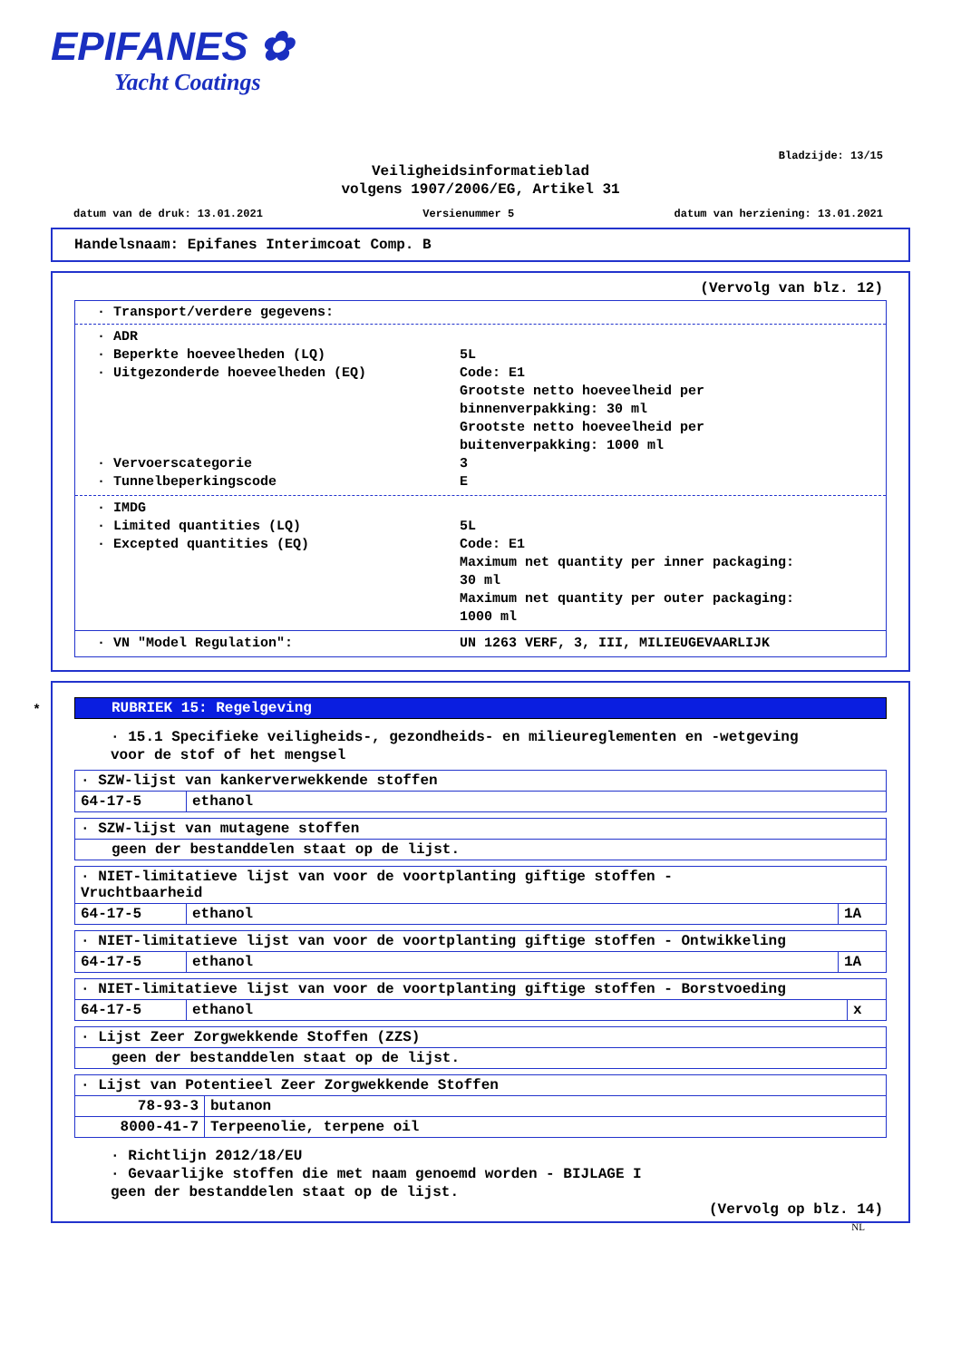EPIFANES ✿
Yacht Coatings
Bladzijde: 13/15
Veiligheidsinformatieblad
volgens 1907/2006/EG, Artikel 31
datum van de druk: 13.01.2021 Versienummer 5 datum van herziening: 13.01.2021
Handelsnaam: Epifanes Interimcoat Comp. B
(Vervolg van blz. 12)
· Transport/verdere gegevens:
· ADR
· Beperkte hoeveelheden (LQ) 5L
· Uitgezonderde hoeveelheden (EQ) Code: E1
Grootste netto hoeveelheid per
binnenverpakking: 30 ml
Grootste netto hoeveelheid per
buitenverpakking: 1000 ml
· Vervoerscategorie 3
· Tunnelbeperkingscode E
· IMDG
· Limited quantities (LQ) 5L
· Excepted quantities (EQ) Code: E1
Maximum net quantity per inner packaging:
30 ml
Maximum net quantity per outer packaging:
1000 ml
· VN "Model Regulation": UN 1263 VERF, 3, III, MILIEUGEVAARLIJK
*
RUBRIEK 15: Regelgeving
· 15.1 Specifieke veiligheids-, gezondheids- en milieureglementen en -wetgeving
voor de stof of het mengsel
| · SZW-lijst van kankerverwekkende stoffen | |
| 64-17-5 | ethanol |
| · SZW-lijst van mutagene stoffen |
| geen der bestanddelen staat op de lijst. |
| · NIET-limitatieve lijst van voor de voortplanting giftige stoffen - Vruchtbaarheid | | |
| 64-17-5 | ethanol | 1A |
| · NIET-limitatieve lijst van voor de voortplanting giftige stoffen - Ontwikkeling | | |
| 64-17-5 | ethanol | 1A |
| · NIET-limitatieve lijst van voor de voortplanting giftige stoffen - Borstvoeding | | |
| 64-17-5 | ethanol | x |
| · Lijst Zeer Zorgwekkende Stoffen (ZZS) |
| geen der bestanddelen staat op de lijst. |
| · Lijst van Potentieel Zeer Zorgwekkende Stoffen | |
| 78-93-3 | butanon |
| 8000-41-7 | Terpeenolie, terpene oil |
· Richtlijn 2012/18/EU
· Gevaarlijke stoffen die met naam genoemd worden - BIJLAGE I
geen der bestanddelen staat op de lijst.
(Vervolg op blz. 14)
NL